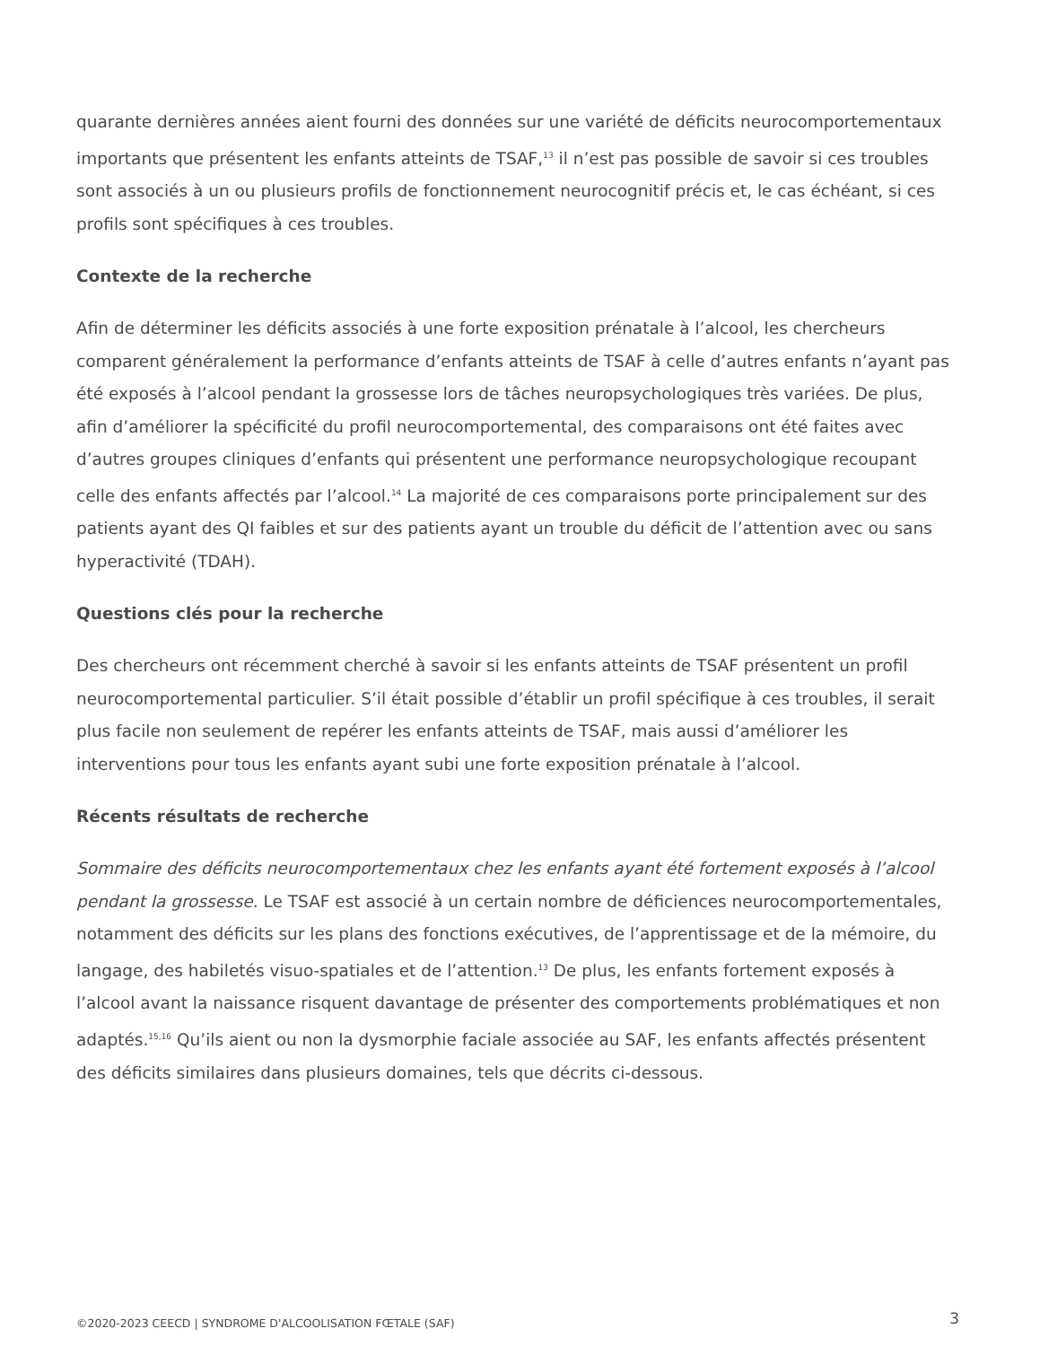quarante dernières années aient fourni des données sur une variété de déficits neurocomportementaux importants que présentent les enfants atteints de TSAF,<sup>13</sup> il n’est pas possible de savoir si ces troubles sont associés à un ou plusieurs profils de fonctionnement neurocognitif précis et, le cas échéant, si ces profils sont spécifiques à ces troubles.
Contexte de la recherche
Afin de déterminer les déficits associés à une forte exposition prénatale à l’alcool, les chercheurs comparent généralement la performance d’enfants atteints de TSAF à celle d’autres enfants n’ayant pas été exposés à l’alcool pendant la grossesse lors de tâches neuropsychologiques très variées. De plus, afin d’améliorer la spécificité du profil neurocomportemental, des comparaisons ont été faites avec d’autres groupes cliniques d’enfants qui présentent une performance neuropsychologique recoupant celle des enfants affectés par l’alcool.<sup>14</sup> La majorité de ces comparaisons porte principalement sur des patients ayant des QI faibles et sur des patients ayant un trouble du déficit de l’attention avec ou sans hyperactivité (TDAH).
Questions clés pour la recherche
Des chercheurs ont récemment cherché à savoir si les enfants atteints de TSAF présentent un profil neurocomportemental particulier. S’il était possible d’établir un profil spécifique à ces troubles, il serait plus facile non seulement de repérer les enfants atteints de TSAF, mais aussi d’améliorer les interventions pour tous les enfants ayant subi une forte exposition prénatale à l’alcool.
Récents résultats de recherche
Sommaire des déficits neurocomportementaux chez les enfants ayant été fortement exposés à l’alcool pendant la grossesse. Le TSAF est associé à un certain nombre de déficiences neurocomportementales, notamment des déficits sur les plans des fonctions exécutives, de l’apprentissage et de la mémoire, du langage, des habiletés visuo-spatiales et de l’attention.<sup>13</sup> De plus, les enfants fortement exposés à l’alcool avant la naissance risquent davantage de présenter des comportements problématiques et non adaptés.<sup>15,16</sup> Qu’ils aient ou non la dysmorphie faciale associée au SAF, les enfants affectés présentent des déficits similaires dans plusieurs domaines, tels que décrits ci-dessous.
©2020-2023 CEECD | SYNDROME D'ALCOOLISATION FŒTALE (SAF) 3